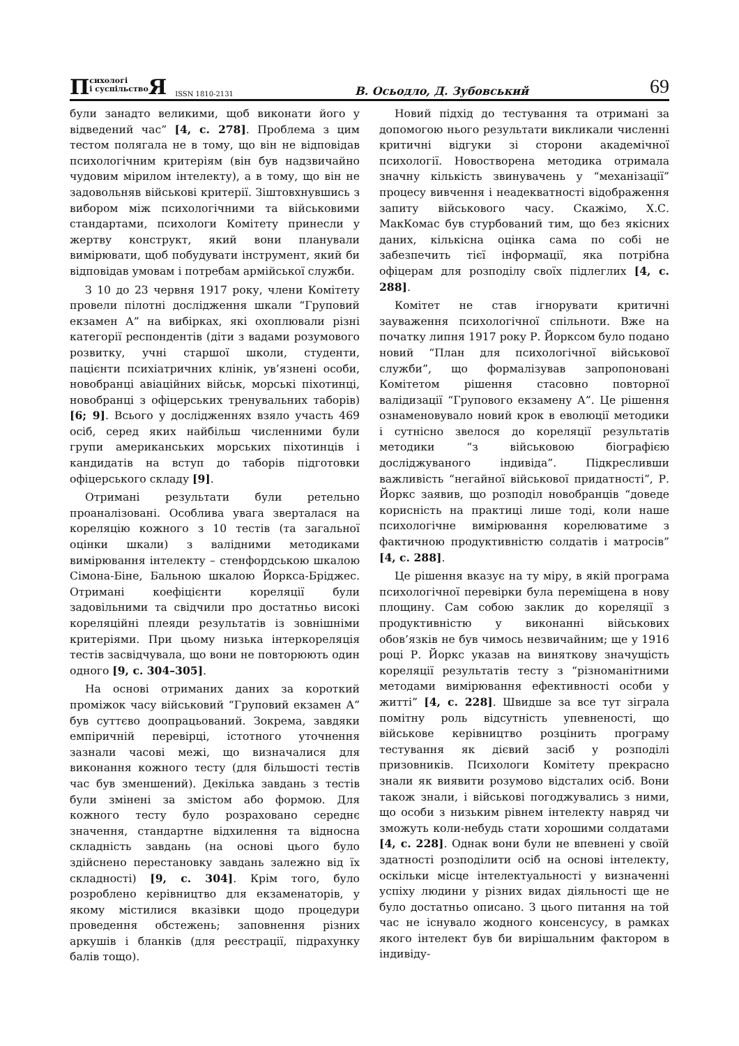Психологі
і суспільство Я ISSN 1810-2131 В. Осьодло, Д. Зубовський 69
були занадто великими, щоб виконати його у відведений час” [4, с. 278]. Проблема з цим тестом полягала не в тому, що він не відповідав психологічним критеріям (він був надзвичайно чудовим мірилом інтелекту), а в тому, що він не задовольняв військові критерії. Зіштовхнувшись з вибором між психологічними та військовими стандартами, психологи Комітету принесли у жертву конструкт, який вони планували вимірювати, щоб побудувати інструмент, який би відповідав умовам і потребам армійської служби.
З 10 до 23 червня 1917 року, члени Комітету провели пілотні дослідження шкали “Груповий екзамен А” на вибірках, які охоплювали різні категорії респондентів (діти з вадами розумового розвитку, учні старшої школи, студенти, пацієнти психіатричних клінік, ув’язнені особи, новобранці авіаційних військ, морські піхотинці, новобранці з офіцерських тренувальних таборів) [6; 9]. Всього у дослідженнях взяло участь 469 осіб, серед яких найбільш численними були групи американських морських піхотинців і кандидатів на вступ до таборів підготовки офіцерського складу [9].
Отримані результати були ретельно проаналізовані. Особлива увага зверталася на кореляцію кожного з 10 тестів (та загальної оцінки шкали) з валідними методиками вимірювання інтелекту – стенфордською шкалою Сімона-Біне, Бальною шкалою Йоркса-Бріджес. Отримані коефіцієнти кореляції були задовільними та свідчили про достатньо високі кореляційні плеяди результатів із зовнішніми критеріями. При цьому низька інтеркореляція тестів засвідчувала, що вони не повторюють один одного [9, с. 304–305].
На основі отриманих даних за короткий проміжок часу військовий “Груповий екзамен А” був суттєво доопрацьований. Зокрема, завдяки емпіричній перевірці, істотного уточнення зазнали часові межі, що визначалися для виконання кожного тесту (для більшості тестів час був зменшений). Декілька завдань з тестів були змінені за змістом або формою. Для кожного тесту було розраховано середнє значення, стандартне відхилення та відносна складність завдань (на основі цього було здійснено перестановку завдань залежно від їх складності) [9, с. 304]. Крім того, було розроблено керівництво для екзаменаторів, у якому містилися вказівки щодо процедури проведення обстежень; заповнення різних аркушів і бланків (для реєстрації, підрахунку балів тощо).
Новий підхід до тестування та отримані за допомогою нього результати викликали численні критичні відгуки зі сторони академічної психології. Новостворена методика отримала значну кількість звинувачень у “механізації” процесу вивчення і неадекватності відображення запиту військового часу. Скажімо, Х.С. МакКомас був стурбований тим, що без якісних даних, кількісна оцінка сама по собі не забезпечить тієї інформації, яка потрібна офіцерам для розподілу своїх підлеглих [4, с. 288].
Комітет не став ігнорувати критичні зауваження психологічної спільноти. Вже на початку липня 1917 року Р. Йорксом було подано новий “План для психологічної військової служби”, що формалізував запропоновані Комітетом рішення стасовно повторної валідизації “Групового екзамену А”. Це рішення ознаменовувало новий крок в еволюції методики і сутнісно звелося до кореляції результатів методики “з військовою біографією досліджуваного індивіда”. Підкресливши важливість “негайної військової придатності”, Р. Йоркс заявив, що розподіл новобранців “доведе корисність на практиці лише тоді, коли наше психологічне вимірювання корелюватиме з фактичною продуктивністю солдатів і матросів” [4, с. 288].
Це рішення вказує на ту міру, в якій програма психологічної перевірки була переміщена в нову площину. Сам собою заклик до кореляції з продуктивністю у виконанні військових обов’язків не був чимось незвичайним; ще у 1916 році Р. Йоркс указав на виняткову значущість кореляції результатів тесту з “різноманітними методами вимірювання ефективності особи у житті” [4, с. 228]. Швидше за все тут зіграла помітну роль відсутність упевненості, що військове керівництво розцінить програму тестування як дієвий засіб у розподілі призовників. Психологи Комітету прекрасно знали як виявити розумово відсталих осіб. Вони також знали, і військові погоджувались з ними, що особи з низьким рівнем інтелекту навряд чи зможуть коли-небудь стати хорошими солдатами [4, с. 228]. Однак вони були не впевнені у своїй здатності розподілити осіб на основі інтелекту, оскільки місце інтелектуальності у визначенні успіху людини у різних видах діяльності ще не було достатньо описано. З цього питання на той час не існувало жодного консенсусу, в рамках якого інтелект був би вирішальним фактором в індивіду-